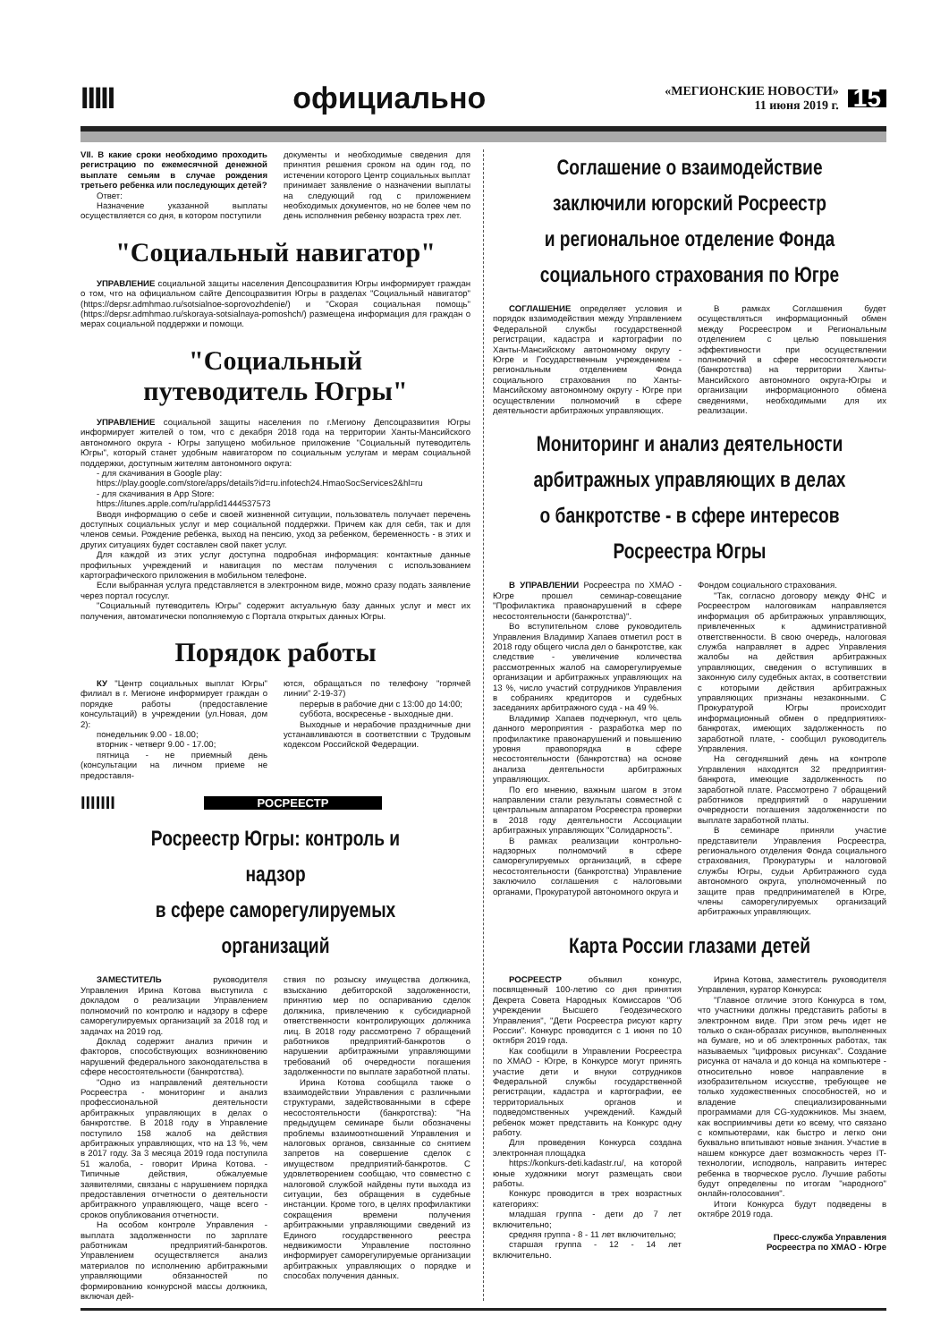IIIII официально
«МЕГИОНСКИЕ НОВОСТИ»
11 июня 2019 г.
15
VII. В какие сроки необходимо проходить регистрацию по ежемесячной денежной выплате семьям в случае рождения третьего ребенка или последующих детей?
Ответ:
Назначение указанной выплаты осуществляется со дня, в котором поступили
документы и необходимые сведения для принятия решения сроком на один год, по истечении которого Центр социальных выплат принимает заявление о назначении выплаты на следующий год с приложением необходимых документов, но не более чем по день исполнения ребенку возраста трех лет.
"Социальный навигатор"
УПРАВЛЕНИЕ социальной защиты населения Депсоцразвития Югры информирует граждан о том, что на официальном сайте Депсоцразвития Югры в разделах "Социальный навигатор" (https://depsr.admhmao.ru/sotsialnoe-soprovozhdenie/) и "Скорая социальная помощь" (https://depsr.admhmao.ru/skoraya-sotsialnaya-pomoshch/) размещена информация для граждан о мерах социальной поддержки и помощи.
"Социальный
путеводитель Югры"
УПРАВЛЕНИЕ социальной защиты населения по г.Мегиону Депсоцразвития Югры информирует жителей о том, что с декабря 2018 года на территории Ханты-Мансийского автономного округа - Югры запущено мобильное приложение "Социальный путеводитель Югры", который станет удобным навигатором по социальным услугам и мерам социальной поддержки, доступным жителям автономного округа:
- для скачивания в Google play:
https://play.google.com/store/apps/details?id=ru.infotech24.HmaoSocServices2&hl=ru
- для скачивания в App Store:
https://itunes.apple.com/ru/app/id1444537573
Вводя информацию о себе и своей жизненной ситуации, пользователь получает перечень доступных социальных услуг и мер социальной поддержки. Причем как для себя, так и для членов семьи. Рождение ребенка, выход на пенсию, уход за ребенком, беременность - в этих и других ситуациях будет составлен свой пакет услуг.
Для каждой из этих услуг доступна подробная информация: контактные данные профильных учреждений и навигация по местам получения с использованием картографического приложения в мобильном телефоне.
Если выбранная услуга представляется в электронном виде, можно сразу подать заявление через портал госуслуг.
"Социальный путеводитель Югры" содержит актуальную базу данных услуг и мест их получения, автоматически пополняемую с Портала открытых данных Югры.
Порядок работы
КУ "Центр социальных выплат Югры" филиал в г. Мегионе информирует граждан о порядке работы (предоставление консультаций) в учреждении (ул.Новая, дом 2):
понедельник 9.00 - 18.00;
вторник - четверг 9.00 - 17.00;
пятница - не приемный день (консультации на личном приеме не предоставля-
ются, обращаться по телефону "горячей линии" 2-19-37)
перерыв в рабочие дни с 13:00 до 14:00;
суббота, воскресенье - выходные дни.
Выходные и нерабочие праздничные дни устанавливаются в соответствии с Трудовым кодексом Российской Федерации.
IIIIIII РОСРЕЕСТР
Росреестр Югры: контроль и надзор
в сфере саморегулируемых организаций
ЗАМЕСТИТЕЛЬ руководителя Управления Ирина Котова выступила с докладом о реализации Управлением полномочий по контролю и надзору в сфере саморегулируемых организаций за 2018 год и задачах на 2019 год.
Доклад содержит анализ причин и факторов, способствующих возникновению нарушений федерального законодательства в сфере несостоятельности (банкротства).
"Одно из направлений деятельности Росреестра - мониторинг и анализ профессиональной деятельности арбитражных управляющих в делах о банкротстве. В 2018 году в Управление поступило 158 жалоб на действия арбитражных управляющих, что на 13 %, чем в 2017 году. За 3 месяца 2019 года поступила 51 жалоба, - говорит Ирина Котова. - Типичные действия, обжалуемые заявителями, связаны с нарушением порядка предоставления отчетности о деятельности арбитражного управляющего, чаще всего - сроков опубликования отчетности.
На особом контроле Управления - выплата задолженности по зарплате работникам предприятий-банкротов. Управлением осуществляется анализ материалов по исполнению арбитражными управляющими обязанностей по формированию конкурсной массы должника, включая дей-
ствия по розыску имущества должника, взысканию дебиторской задолженности, принятию мер по оспариванию сделок должника, привлечению к субсидиарной ответственности контролирующих должника лиц. В 2018 году рассмотрено 7 обращений работников предприятий-банкротов о нарушении арбитражными управляющими требований об очередности погашения задолженности по выплате заработной платы.
Ирина Котова сообщила также о взаимодействии Управления с различными структурами, задействованными в сфере несостоятельности (банкротства): "На предыдущем семинаре были обозначены проблемы взаимоотношений Управления и налоговых органов, связанные со снятием запретов на совершение сделок с имуществом предприятий-банкротов. С удовлетворением сообщаю, что совместно с налоговой службой найдены пути выхода из ситуации, без обращения в судебные инстанции. Кроме того, в целях профилактики сокращения времени получения арбитражными управляющими сведений из Единого государственного реестра недвижимости Управление постоянно информирует саморегулируемые организации арбитражных управляющих о порядке и способах получения данных.
Соглашение о взаимодействие
заключили югорский Росреестр
и региональное отделение Фонда
социального страхования по Югре
СОГЛАШЕНИЕ определяет условия и порядок взаимодействия между Управлением Федеральной службы государственной регистрации, кадастра и картографии по Ханты-Мансийскому автономному округу - Югре и Государственным учреждением - региональным отделением Фонда социального страхования по Ханты-Мансийскому автономному округу - Югре при осуществлении полномочий в сфере деятельности арбитражных управляющих.
В рамках Соглашения будет осуществляться информационный обмен между Росреестром и Региональным отделением с целью повышения эффективности при осуществлении полномочий в сфере несостоятельности (банкротства) на территории Ханты-Мансийского автономного округа-Югры и организации информационного обмена сведениями, необходимыми для их реализации.
Мониторинг и анализ деятельности
арбитражных управляющих в делах
о банкротстве - в сфере интересов
Росреестра Югры
В УПРАВЛЕНИИ Росреестра по ХМАО - Югре прошел семинар-совещание "Профилактика правонарушений в сфере несостоятельности (банкротства)".
Во вступительном слове руководитель Управления Владимир Хапаев отметил рост в 2018 году общего числа дел о банкротстве, как следствие - увеличение количества рассмотренных жалоб на саморегулируемые организации и арбитражных управляющих на 13 %, число участий сотрудников Управления в собраниях кредиторов и судебных заседаниях арбитражного суда - на 49 %.
Владимир Хапаев подчеркнул, что цель данного мероприятия - разработка мер по профилактике правонарушений и повышению уровня правопорядка в сфере несостоятельности (банкротства) на основе анализа деятельности арбитражных управляющих.
По его мнению, важным шагом в этом направлении стали результаты совместной с центральным аппаратом Росреестра проверки в 2018 году деятельности Ассоциации арбитражных управляющих "Солидарность".
В рамках реализации контрольно-надзорных полномочий в сфере саморегулируемых организаций, в сфере несостоятельности (банкротства) Управление заключило соглашения с налоговыми органами, Прокуратурой автономного округа и
Фондом социального страхования.
"Так, согласно договору между ФНС и Росреестром налоговикам направляется информация об арбитражных управляющих, привлеченных к административной ответственности. В свою очередь, налоговая служба направляет в адрес Управления жалобы на действия арбитражных управляющих, сведения о вступивших в законную силу судебных актах, в соответствии с которыми действия арбитражных управляющих признаны незаконными. С Прокуратурой Югры происходит информационный обмен о предприятиях-банкротах, имеющих задолженность по заработной плате, - сообщил руководитель Управления.
На сегодняшний день на контроле Управления находятся 32 предприятия-банкрота, имеющие задолженность по заработной плате. Рассмотрено 7 обращений работников предприятий о нарушении очередности погашения задолженности по выплате заработной платы.
В семинаре приняли участие представители Управления Росреестра, регионального отделения Фонда социального страхования, Прокуратуры и налоговой службы Югры, судьи Арбитражного суда автономного округа, уполномоченный по защите прав предпринимателей в Югре, члены саморегулируемых организаций арбитражных управляющих.
Карта России глазами детей
РОСРЕЕСТР объявил конкурс, посвященный 100-летию со дня принятия Декрета Совета Народных Комиссаров "Об учреждении Высшего Геодезического Управления", "Дети Росреестра рисуют карту России". Конкурс проводится с 1 июня по 10 октября 2019 года.
Как сообщили в Управлении Росреестра по ХМАО - Югре, в Конкурсе могут принять участие дети и внуки сотрудников Федеральной службы государственной регистрации, кадастра и картографии, ее территориальных органов и подведомственных учреждений. Каждый ребенок может представить на Конкурс одну работу.
Для проведения Конкурса создана электронная площадка
https://konkurs-deti.kadastr.ru/, на которой юные художники могут размещать свои работы.
Конкурс проводится в трех возрастных категориях:
младшая группа - дети до 7 лет включительно;
средняя группа - 8 - 11 лет включительно;
старшая группа - 12 - 14 лет включительно.
Ирина Котова, заместитель руководителя Управления, куратор Конкурса:
"Главное отличие этого Конкурса в том, что участники должны представить работы в электронном виде. При этом речь идет не только о скан-образах рисунков, выполненных на бумаге, но и об электронных работах, так называемых "цифровых рисунках". Создание рисунка от начала и до конца на компьютере - относительно новое направление в изобразительном искусстве, требующее не только художественных способностей, но и владение специализированными программами для CG-художников. Мы знаем, как восприимчивы дети ко всему, что связано с компьютерами, как быстро и легко они буквально впитывают новые знания. Участие в нашем конкурсе дает возможность через IT-технологии, исподволь, направить интерес ребенка в творческое русло. Лучшие работы будут определены по итогам "народного" онлайн-голосования".
Итоги Конкурса будут подведены в октябре 2019 года.
Пресс-служба Управления
Росреестра по ХМАО - Югре